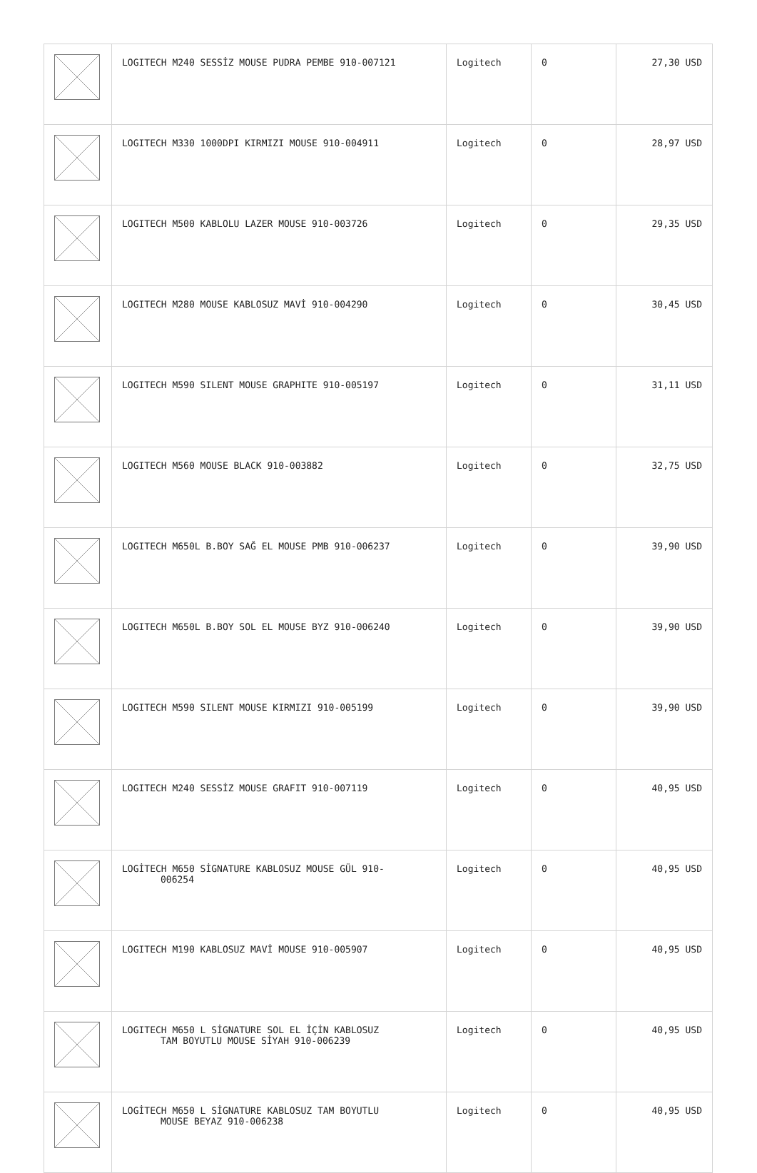| | LOGITECH M240 SESSİZ MOUSE PUDRA PEMBE 910-007121 | Logitech | 0 | 27,30 USD |
| | LOGITECH M330 1000DPI KIRMIZI MOUSE 910-004911 | Logitech | 0 | 28,97 USD |
| | LOGITECH M500 KABLOLU LAZER MOUSE 910-003726 | Logitech | 0 | 29,35 USD |
| | LOGITECH M280 MOUSE KABLOSUZ MAVİ 910-004290 | Logitech | 0 | 30,45 USD |
| | LOGITECH M590 SILENT MOUSE GRAPHITE 910-005197 | Logitech | 0 | 31,11 USD |
| | LOGITECH M560 MOUSE BLACK 910-003882 | Logitech | 0 | 32,75 USD |
| | LOGITECH M650L B.BOY SAĞ EL MOUSE PMB 910-006237 | Logitech | 0 | 39,90 USD |
| | LOGITECH M650L B.BOY SOL EL MOUSE BYZ 910-006240 | Logitech | 0 | 39,90 USD |
| | LOGITECH M590 SILENT MOUSE KIRMIZI 910-005199 | Logitech | 0 | 39,90 USD |
| | LOGITECH M240 SESSİZ MOUSE GRAFIT 910-007119 | Logitech | 0 | 40,95 USD |
| | LOGİTECH M650 SİGNATURE KABLOSUZ MOUSE GÜL 910- 006254 | Logitech | 0 | 40,95 USD |
| | LOGITECH M190 KABLOSUZ MAVİ MOUSE 910-005907 | Logitech | 0 | 40,95 USD |
| | LOGITECH M650 L SİGNATURE SOL EL İÇİN KABLOSUZ TAM BOYUTLU MOUSE SİYAH 910-006239 | Logitech | 0 | 40,95 USD |
| | LOGİTECH M650 L SİGNATURE KABLOSUZ TAM BOYUTLU MOUSE BEYAZ 910-006238 | Logitech | 0 | 40,95 USD |